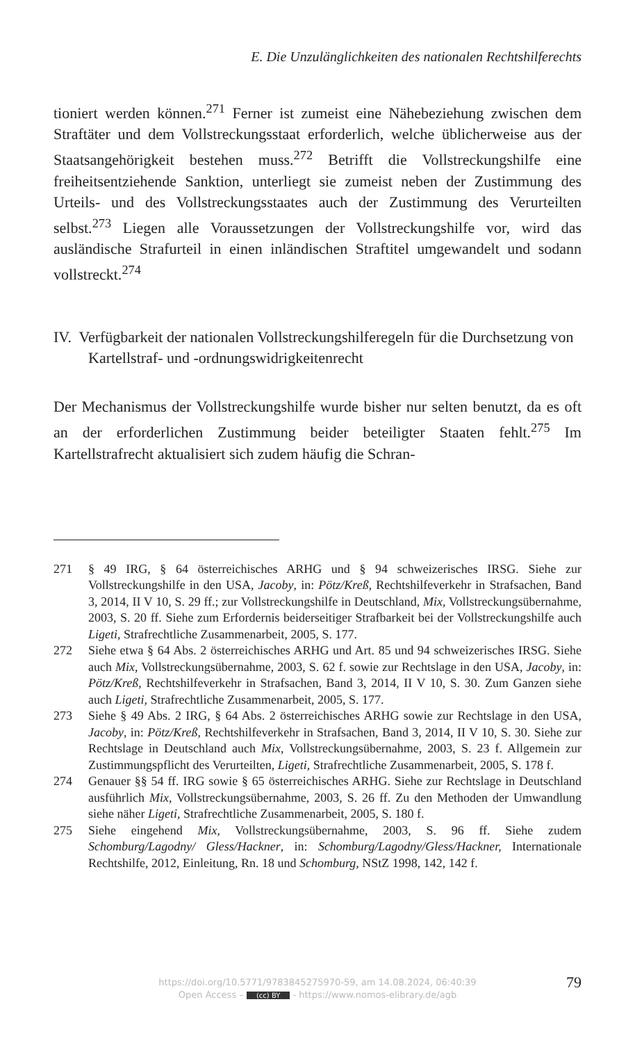E. Die Unzulänglichkeiten des nationalen Rechtshilferechts
tioniert werden können.<sup>271</sup> Ferner ist zumeist eine Nähebeziehung zwischen dem Straftäter und dem Vollstreckungsstaat erforderlich, welche üblicherweise aus der Staatsangehörigkeit bestehen muss.<sup>272</sup> Betrifft die Vollstreckungshilfe eine freiheitsentziehende Sanktion, unterliegt sie zumeist neben der Zustimmung des Urteils- und des Vollstreckungsstaates auch der Zustimmung des Verurteilten selbst.<sup>273</sup> Liegen alle Voraussetzungen der Vollstreckungshilfe vor, wird das ausländische Strafurteil in einen inländischen Straftitel umgewandelt und sodann vollstreckt.<sup>274</sup>
IV. Verfügbarkeit der nationalen Vollstreckungshilferegeln für die Durchsetzung von Kartellstraf- und -ordnungswidrigkeitenrecht
Der Mechanismus der Vollstreckungshilfe wurde bisher nur selten benutzt, da es oft an der erforderlichen Zustimmung beider beteiligter Staaten fehlt.<sup>275</sup> Im Kartellstrafrecht aktualisiert sich zudem häufig die Schran-
271 § 49 IRG, § 64 österreichisches ARHG und § 94 schweizerisches IRSG. Siehe zur Vollstreckungshilfe in den USA, Jacoby, in: Pötz/Kreß, Rechtshilfeverkehr in Strafsachen, Band 3, 2014, II V 10, S. 29 ff.; zur Vollstreckungshilfe in Deutschland, Mix, Vollstreckungsübernahme, 2003, S. 20 ff. Siehe zum Erfordernis beiderseitiger Strafbarkeit bei der Vollstreckungshilfe auch Ligeti, Strafrechtliche Zusammenarbeit, 2005, S. 177.
272 Siehe etwa § 64 Abs. 2 österreichisches ARHG und Art. 85 und 94 schweizerisches IRSG. Siehe auch Mix, Vollstreckungsübernahme, 2003, S. 62 f. sowie zur Rechtslage in den USA, Jacoby, in: Pötz/Kreß, Rechtshilfeverkehr in Strafsachen, Band 3, 2014, II V 10, S. 30. Zum Ganzen siehe auch Ligeti, Strafrechtliche Zusammenarbeit, 2005, S. 177.
273 Siehe § 49 Abs. 2 IRG, § 64 Abs. 2 österreichisches ARHG sowie zur Rechtslage in den USA, Jacoby, in: Pötz/Kreß, Rechtshilfeverkehr in Strafsachen, Band 3, 2014, II V 10, S. 30. Siehe zur Rechtslage in Deutschland auch Mix, Vollstreckungsübernahme, 2003, S. 23 f. Allgemein zur Zustimmungspflicht des Verurteilten, Ligeti, Strafrechtliche Zusammenarbeit, 2005, S. 178 f.
274 Genauer §§ 54 ff. IRG sowie § 65 österreichisches ARHG. Siehe zur Rechtslage in Deutschland ausführlich Mix, Vollstreckungsübernahme, 2003, S. 26 ff. Zu den Methoden der Umwandlung siehe näher Ligeti, Strafrechtliche Zusammenarbeit, 2005, S. 180 f.
275 Siehe eingehend Mix, Vollstreckungsübernahme, 2003, S. 96 ff. Siehe zudem Schomburg/Lagodny/ Gless/Hackner, in: Schomburg/Lagodny/Gless/Hackner, Internationale Rechtshilfe, 2012, Einleitung, Rn. 18 und Schomburg, NStZ 1998, 142, 142 f.
79
https://doi.org/10.5771/9783845275970-59, am 14.08.2024, 06:40:39
Open Access – (cc) BY - https://www.nomos-elibrary.de/agb